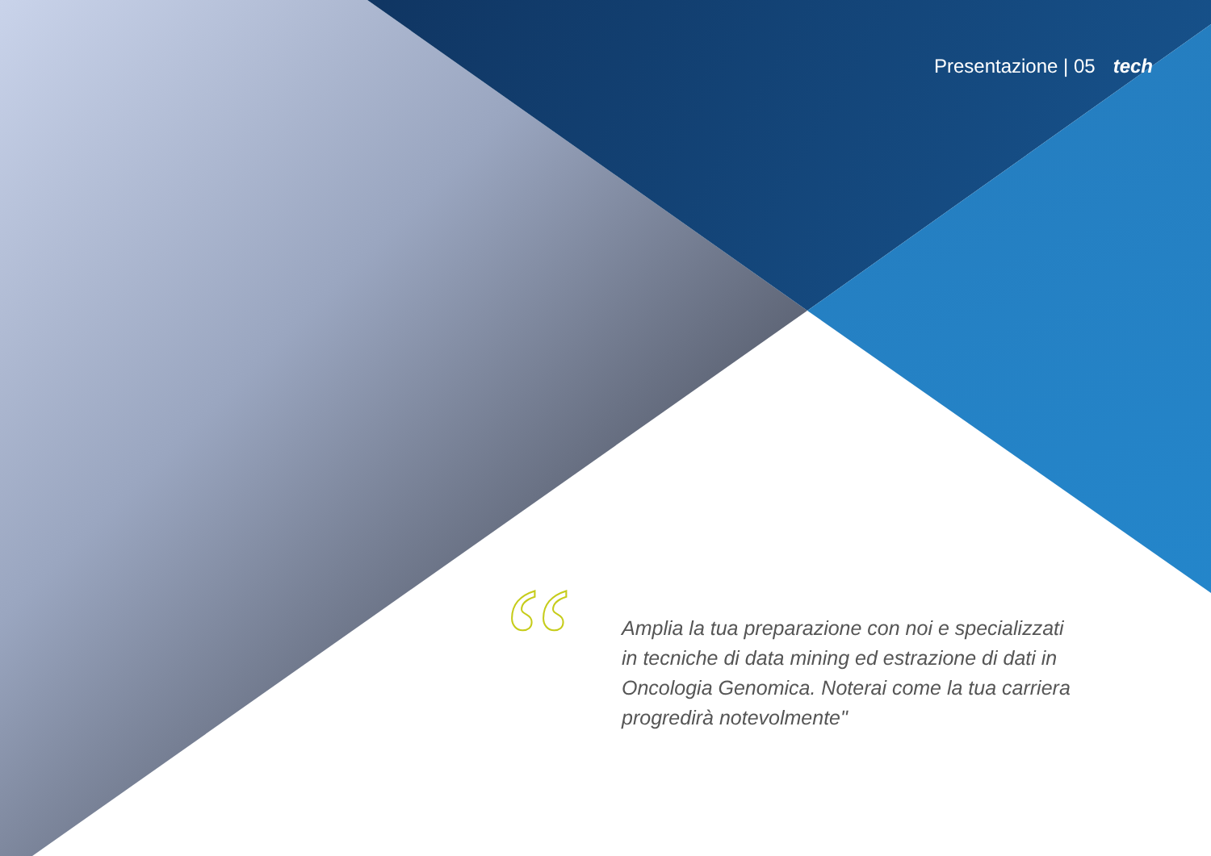Presentazione | 05 tech
“
Amplia la tua preparazione con noi e specializzati in tecniche di data mining ed estrazione di dati in Oncologia Genomica. Noterai come la tua carriera progredirà notevolmente"